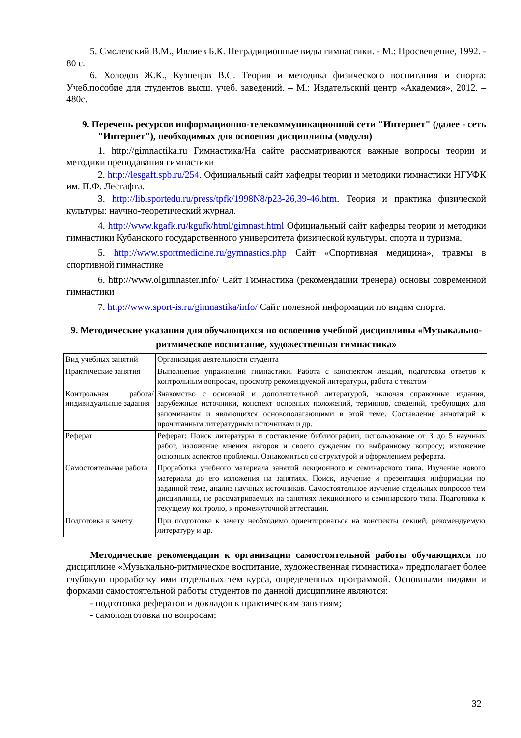5. Смолевский В.М., Ивлиев Б.К. Нетрадиционные виды гимнастики. - М.: Просвещение, 1992. - 80 с.
6. Холодов Ж.К., Кузнецов В.С. Теория и методика физического воспитания и спорта: Учеб.пособие для студентов высш. учеб. заведений. – М.: Издательский центр «Академия», 2012. – 480с.
9. Перечень ресурсов информационно-телекоммуникационной сети "Интернет" (далее - сеть "Интернет"), необходимых для освоения дисциплины (модуля)
1. http://gimnactika.ru Гимнастика/На сайте рассматриваются важные вопросы теории и методики преподавания гимнастики
2. http://lesgaft.spb.ru/254. Официальный сайт кафедры теории и методики гимнастики НГУФК им. П.Ф. Лесгафта.
3. http://lib.sportedu.ru/press/tpfk/1998N8/p23-26,39-46.htm. Теория и практика физической культуры: научно-теоретический журнал.
4. http://www.kgafk.ru/kgufk/html/gimnast.html Официальный сайт кафедры теории и методики гимнастики Кубанского государственного университета физической культуры, спорта и туризма.
5. http://www.sportmedicine.ru/gymnastics.php Сайт «Спортивная медицина», травмы в спортивной гимнастике
6. http://www.olgimnaster.info/ Сайт Гимнастика (рекомендации тренера) основы современной гимнастики
7. http://www.sport-is.ru/gimnastika/info/ Сайт полезной информации по видам спорта.
9. Методические указания для обучающихся по освоению учебной дисциплины «Музыкально-ритмическое воспитание, художественная гимнастика»
| Вид учебных занятий | Организация деятельности студента |
| Практические занятия | Выполнение упражнений гимнастики. Работа с конспектом лекций, подготовка ответов к контрольным вопросам, просмотр рекомендуемой литературы, работа с текстом |
| Контрольная работа/ индивидуальные задания | Знакомство с основной и дополнительной литературой, включая справочные издания, зарубежные источники, конспект основных положений, терминов, сведений, требующих для запоминания и являющихся основополагающими в этой теме. Составление аннотаций к прочитанным литературным источникам и др. |
| Реферат | Реферат: Поиск литературы и составление библиографии, использование от 3 до 5 научных работ, изложение мнения авторов и своего суждения по выбранному вопросу; изложение основных аспектов проблемы. Ознакомиться со структурой и оформлением реферата. |
| Самостоятельная работа | Проработка учебного материала занятий лекционного и семинарского типа. Изучение нового материала до его изложения на занятиях. Поиск, изучение и презентация информации по заданной теме, анализ научных источников. Самостоятельное изучение отдельных вопросов тем дисциплины, не рассматриваемых на занятиях лекционного и семинарского типа. Подготовка к текущему контролю, к промежуточной аттестации. |
| Подготовка к зачету | При подготовке к зачету необходимо ориентироваться на конспекты лекций, рекомендуемую литературу и др. |
Методические рекомендации к организации самостоятельной работы обучающихся по дисциплине «Музыкально-ритмическое воспитание, художественная гимнастика» предполагает более глубокую проработку ими отдельных тем курса, определенных программой. Основными видами и формами самостоятельной работы студентов по данной дисциплине являются:
- подготовка рефератов и докладов к практическим занятиям;
- самоподготовка по вопросам;
32